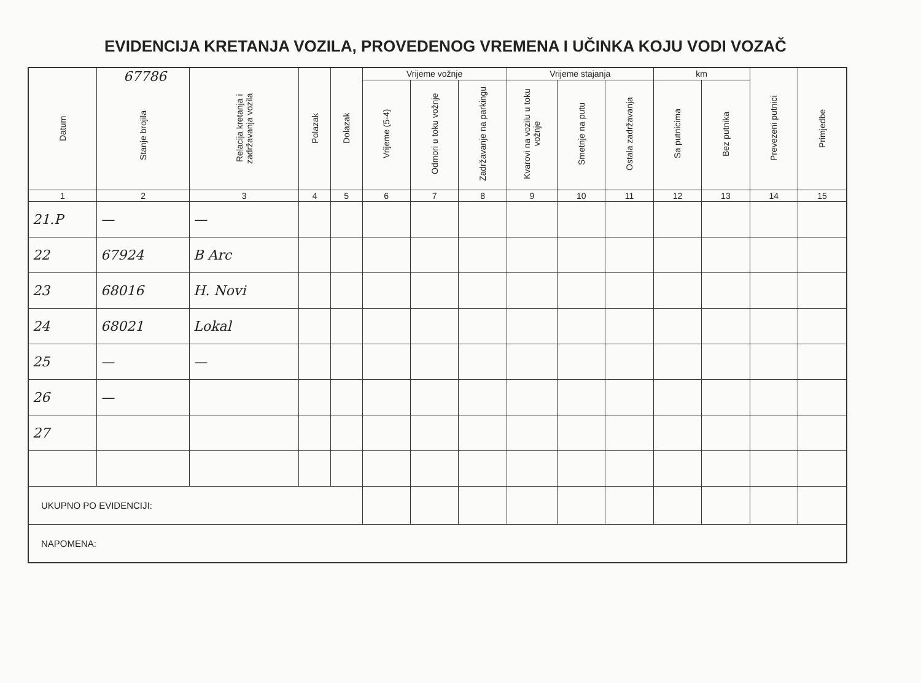EVIDENCIJA KRETANJA VOZILA, PROVEDENOG VREMENA I UČINKA KOJU VODI VOZAČ
| Datum | 67786 Stanje brojila | Relacija kretanja i zadržavanja vozila | Polazak | Dolazak | Vrijeme vožnje | | | Vrijeme stajanja | | | km | | Prevezeni putnici | Primjedbe |
| --- | --- | --- | --- | --- | --- | --- | --- | --- | --- | --- | --- | --- | --- | --- |
| | | | | | Vrijeme (5-4) | Odmori u toku vožnje | Zadržavanje na parkingu | Kvarovi na vozilu u toku vožnje | Smetnje na putu | Ostala zadržavanja | Sa putnicima | Bez putnika | | |
| 1 | 2 | 3 | 4 | 5 | 6 | 7 | 8 | 9 | 10 | 11 | 12 | 13 | 14 | 15 |
| 21.P | — | — | | | | | | | | | | | | |
| 22 | 67924 | B Arc | | | | | | | | | | | | |
| 23 | 68016 | H. Novi | | | | | | | | | | | | |
| 24 | 68021 | Lokal | | | | | | | | | | | | |
| 25 | — | — | | | | | | | | | | | | |
| 26 | — | | | | | | | | | | | | | |
| 27 | | | | | | | | | | | | | | |
| UKUPNO PO EVIDENCIJI: | | | | | | | | | | | | | | |
| NAPOMENA: | | | | | | | | | | | | | | |